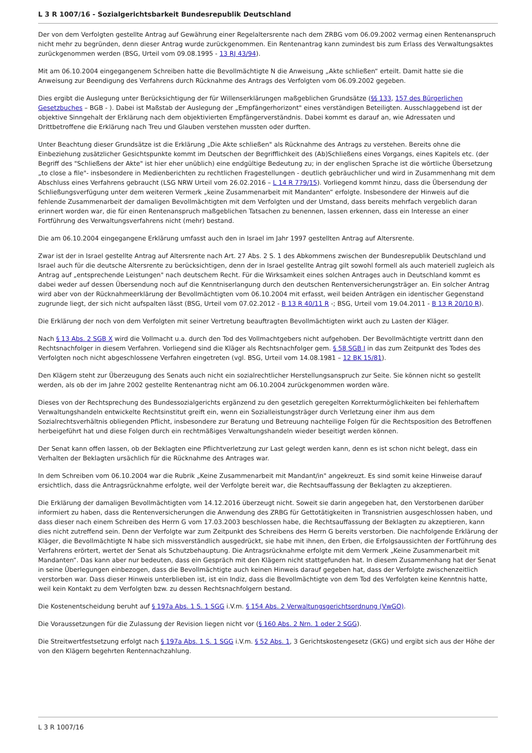L 3 R 1007/16 - Sozialgerichtsbarkeit Bundesrepublik Deutschland
Der von dem Verfolgten gestellte Antrag auf Gewährung einer Regelaltersrente nach dem ZRBG vom 06.09.2002 vermag einen Rentenanspruch nicht mehr zu begründen, denn dieser Antrag wurde zurückgenommen. Ein Rentenantrag kann zumindest bis zum Erlass des Verwaltungsaktes zurückgenommen werden (BSG, Urteil vom 09.08.1995 - 13 RJ 43/94).
Mit am 06.10.2004 eingegangenem Schreiben hatte die Bevollmächtigte N die Anweisung „Akte schließen“ erteilt. Damit hatte sie die Anweisung zur Beendigung des Verfahrens durch Rücknahme des Antrags des Verfolgten vom 06.09.2002 gegeben.
Dies ergibt die Auslegung unter Berücksichtigung der für Willenserklärungen maßgeblichen Grundsätze (§§ 133, 157 des Bürgerlichen Gesetzbuches – BGB - ). Dabei ist Maßstab der Auslegung der „Empfängerhorizont" eines verständigen Beteiligten. Ausschlaggebend ist der objektive Sinngehalt der Erklärung nach dem objektivierten Empfängerverständnis. Dabei kommt es darauf an, wie Adressaten und Drittbetroffene die Erklärung nach Treu und Glauben verstehen mussten oder durften.
Unter Beachtung dieser Grundsätze ist die Erklärung „Die Akte schließen" als Rücknahme des Antrags zu verstehen. Bereits ohne die Einbeziehung zusätzlicher Gesichtspunkte kommt im Deutschen der Begrifflichkeit des (Ab)Schließens eines Vorgangs, eines Kapitels etc. (der Begriff des "Schließens der Akte" ist hier eher unüblich) eine endgültige Bedeutung zu; in der englischen Sprache ist die wörtliche Übersetzung „to close a file"- insbesondere in Medienberichten zu rechtlichen Fragestellungen - deutlich gebräuchlicher und wird in Zusammenhang mit dem Abschluss eines Verfahrens gebraucht (LSG NRW Urteil vom 26.02.2016 – L 14 R 779/15). Vorliegend kommt hinzu, dass die Übersendung der Schließungsverfügung unter dem weiteren Vermerk „keine Zusammenarbeit mit Mandanten“ erfolgte. Insbesondere der Hinweis auf die fehlende Zusammenarbeit der damaligen Bevollmächtigten mit dem Verfolgten und der Umstand, dass bereits mehrfach vergeblich daran erinnert worden war, die für einen Rentenanspruch maßgeblichen Tatsachen zu benennen, lassen erkennen, dass ein Interesse an einer Fortführung des Verwaltungsverfahrens nicht (mehr) bestand.
Die am 06.10.2004 eingegangene Erklärung umfasst auch den in Israel im Jahr 1997 gestellten Antrag auf Altersrente.
Zwar ist der in Israel gestellte Antrag auf Altersrente nach Art. 27 Abs. 2 S. 1 des Abkommens zwischen der Bundesrepublik Deutschland und Israel auch für die deutsche Altersrente zu berücksichtigen, denn der in Israel gestellte Antrag gilt sowohl formell als auch materiell zugleich als Antrag auf „entsprechende Leistungen" nach deutschem Recht. Für die Wirksamkeit eines solchen Antrages auch in Deutschland kommt es dabei weder auf dessen Übersendung noch auf die Kenntniserlangung durch den deutschen Rentenversicherungsträger an. Ein solcher Antrag wird aber von der Rücknahmeerklärung der Bevollmächtigten vom 06.10.2004 mit erfasst, weil beiden Anträgen ein identischer Gegenstand zugrunde liegt, der sich nicht aufspalten lässt (BSG, Urteil vom 07.02.2012 - B 13 R 40/11 R -; BSG, Urteil vom 19.04.2011 - B 13 R 20/10 R).
Die Erklärung der noch von dem Verfolgten mit seiner Vertretung beauftragten Bevollmächtigten wirkt auch zu Lasten der Kläger.
Nach § 13 Abs. 2 SGB X wird die Vollmacht u.a. durch den Tod des Vollmachtgebers nicht aufgehoben. Der Bevollmächtigte vertritt dann den Rechtsnachfolger in diesem Verfahren. Vorliegend sind die Kläger als Rechtsnachfolger gem. § 58 SGB I in das zum Zeitpunkt des Todes des Verfolgten noch nicht abgeschlossene Verfahren eingetreten (vgl. BSG, Urteil vom 14.08.1981 – 12 BK 15/81).
Den Klägern steht zur Überzeugung des Senats auch nicht ein sozialrechtlicher Herstellungsanspruch zur Seite. Sie können nicht so gestellt werden, als ob der im Jahre 2002 gestellte Rentenantrag nicht am 06.10.2004 zurückgenommen worden wäre.
Dieses von der Rechtsprechung des Bundessozialgerichts ergänzend zu den gesetzlich geregelten Korrekturmöglichkeiten bei fehlerhaftem Verwaltungshandeln entwickelte Rechtsinstitut greift ein, wenn ein Sozialleistungsträger durch Verletzung einer ihm aus dem Sozialrechtsverhältnis obliegenden Pflicht, insbesondere zur Beratung und Betreuung nachteilige Folgen für die Rechtsposition des Betroffenen herbeigeführt hat und diese Folgen durch ein rechtmäßiges Verwaltungshandeln wieder beseitigt werden können.
Der Senat kann offen lassen, ob der Beklagten eine Pflichtverletzung zur Last gelegt werden kann, denn es ist schon nicht belegt, dass ein Verhalten der Beklagten ursächlich für die Rücknahme des Antrages war.
In dem Schreiben vom 06.10.2004 war die Rubrik „Keine Zusammenarbeit mit Mandant/in" angekreuzt. Es sind somit keine Hinweise darauf ersichtlich, dass die Antragsrücknahme erfolgte, weil der Verfolgte bereit war, die Rechtsauffassung der Beklagten zu akzeptieren.
Die Erklärung der damaligen Bevollmächtigten vom 14.12.2016 überzeugt nicht. Soweit sie darin angegeben hat, den Verstorbenen darüber informiert zu haben, dass die Rentenversicherungen die Anwendung des ZRBG für Gettotätigkeiten in Transnistrien ausgeschlossen haben, und dass dieser nach einem Schreiben des Herrn G vom 17.03.2003 beschlossen habe, die Rechtsauffassung der Beklagten zu akzeptieren, kann dies nicht zutreffend sein. Denn der Verfolgte war zum Zeitpunkt des Schreibens des Herrn G bereits verstorben. Die nachfolgende Erklärung der Kläger, die Bevollmächtigte N habe sich missverständlich ausgedrückt, sie habe mit ihnen, den Erben, die Erfolgsaussichten der Fortführung des Verfahrens erörtert, wertet der Senat als Schutzbehauptung. Die Antragsrücknahme erfolgte mit dem Vermerk „Keine Zusammenarbeit mit Mandanten“. Das kann aber nur bedeuten, dass ein Gespräch mit den Klägern nicht stattgefunden hat. In diesem Zusammenhang hat der Senat in seine Überlegungen einbezogen, dass die Bevollmächtigte auch keinen Hinweis darauf gegeben hat, dass der Verfolgte zwischenzeitlich verstorben war. Dass dieser Hinweis unterblieben ist, ist ein Indiz, dass die Bevollmächtigte von dem Tod des Verfolgten keine Kenntnis hatte, weil kein Kontakt zu dem Verfolgten bzw. zu dessen Rechtsnachfolgern bestand.
Die Kostenentscheidung beruht auf § 197a Abs. 1 S. 1 SGG i.V.m. § 154 Abs. 2 Verwaltungsgerichtsordnung (VwGO).
Die Voraussetzungen für die Zulassung der Revision liegen nicht vor (§ 160 Abs. 2 Nrn. 1 oder 2 SGG).
Die Streitwertfestsetzung erfolgt nach § 197a Abs. 1 S. 1 SGG i.V.m. § 52 Abs. 1, 3 Gerichtskostengesetz (GKG) und ergibt sich aus der Höhe der von den Klägern begehrten Rentennachzahlung.
L 3 R 1007/16